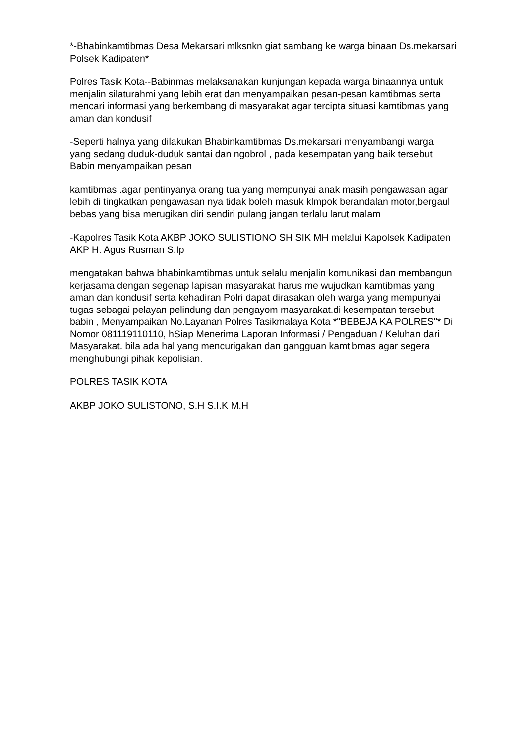*-Bhabinkamtibmas Desa Mekarsari mlksnkn giat sambang ke warga binaan Ds.mekarsari Polsek Kadipaten*
Polres Tasik Kota--Babinmas melaksanakan kunjungan kepada warga binaannya untuk menjalin silaturahmi yang lebih erat dan menyampaikan pesan-pesan kamtibmas serta mencari informasi yang berkembang di masyarakat agar tercipta situasi kamtibmas yang aman dan kondusif
-Seperti halnya yang dilakukan Bhabinkamtibmas Ds.mekarsari menyambangi warga yang sedang duduk-duduk santai dan ngobrol , pada kesempatan yang baik tersebut Babin menyampaikan pesan
kamtibmas .agar pentinyanya orang tua yang mempunyai anak masih pengawasan agar lebih di tingkatkan pengawasan nya tidak boleh masuk klmpok berandalan motor,bergaul bebas yang bisa merugikan diri sendiri pulang jangan terlalu larut malam
-Kapolres Tasik Kota AKBP JOKO SULISTIONO SH SIK MH melalui Kapolsek Kadipaten AKP H. Agus Rusman S.Ip
mengatakan bahwa bhabinkamtibmas untuk selalu menjalin komunikasi dan membangun kerjasama dengan segenap lapisan masyarakat harus me wujudkan kamtibmas yang aman dan kondusif serta kehadiran Polri dapat dirasakan oleh warga yang mempunyai tugas sebagai pelayan pelindung dan pengayom masyarakat.di kesempatan tersebut babin , Menyampaikan No.Layanan Polres Tasikmalaya Kota *"BEBEJA KA POLRES"* Di Nomor 081119110110, hSiap Menerima Laporan Informasi / Pengaduan / Keluhan dari Masyarakat. bila ada hal yang mencurigakan dan gangguan kamtibmas agar segera menghubungi pihak kepolisian.
POLRES TASIK KOTA
AKBP JOKO SULISTONO, S.H S.I.K M.H